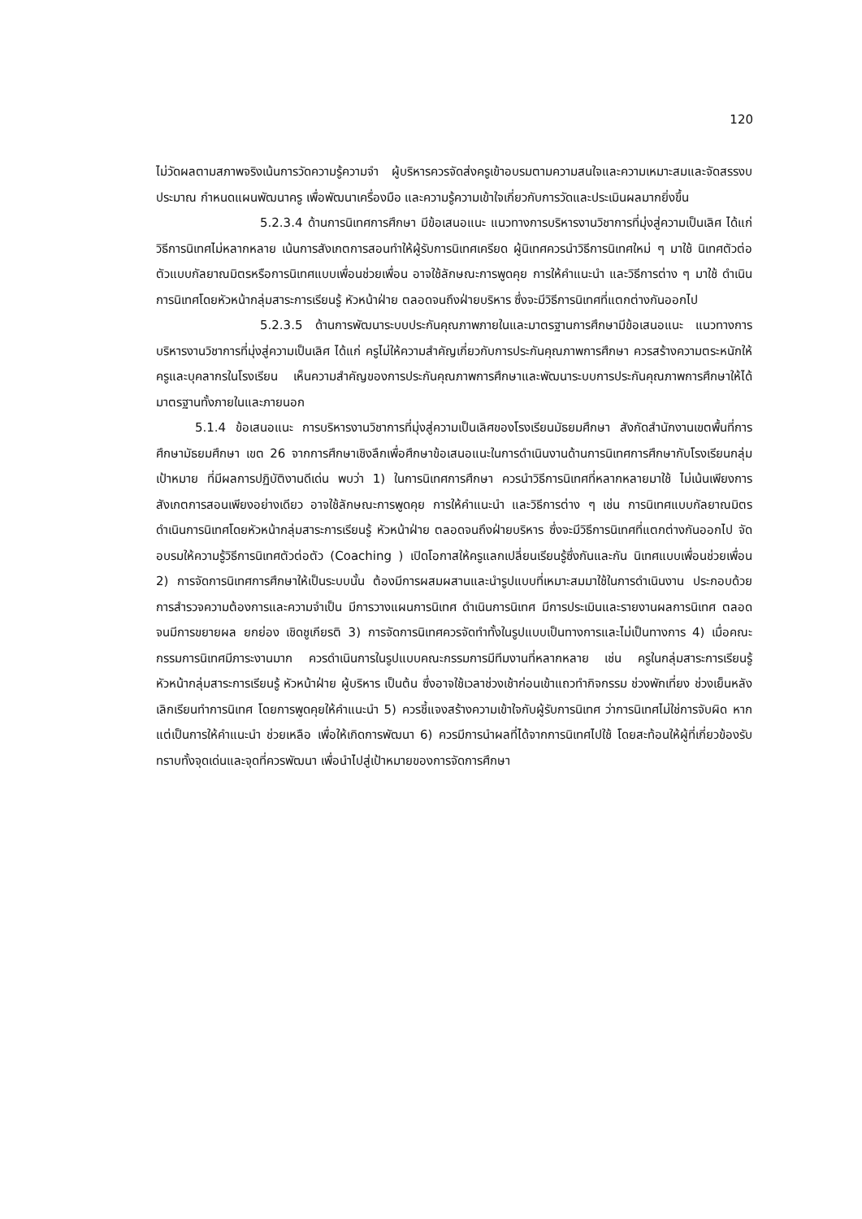120
ไม่วัดผลตามสภาพจริงเน้นการวัดความรู้ความจำ ผู้บริหารควรจัดส่งครูเข้าอบรมตามความสนใจและความเหมาะสมและจัดสรรงบประมาณ กำหนดแผนพัฒนาครู เพื่อพัฒนาเครื่องมือ และความรู้ความเข้าใจเกี่ยวกับการวัดและประเมินผลมากยิ่งขึ้น
5.2.3.4 ด้านการนิเทศการศึกษา มีข้อเสนอแนะ แนวทางการบริหารงานวิชาการที่มุ่งสู่ความเป็นเลิศ ได้แก่ วิธีการนิเทศไม่หลากหลาย เน้นการสังเกตการสอนทำให้ผู้รับการนิเทศเครียด ผู้นิเทศควรนำวิธีการนิเทศใหม่ ๆ มาใช้ นิเทศตัวต่อตัวแบบกัลยาณมิตรหรือการนิเทศแบบเพื่อนช่วยเพื่อน อาจใช้ลักษณะการพูดคุย การให้คำแนะนำ และวิธีการต่าง ๆ มาใช้ ดำเนินการนิเทศโดยหัวหน้ากลุ่มสาระการเรียนรู้ หัวหน้าฝ่าย ตลอดจนถึงฝ่ายบริหาร ซึ่งจะมีวิธีการนิเทศที่แตกต่างกันออกไป
5.2.3.5 ด้านการพัฒนาระบบประกันคุณภาพภายในและมาตรฐานการศึกษามีข้อเสนอแนะ แนวทางการบริหารงานวิชาการที่มุ่งสู่ความเป็นเลิศ ได้แก่ ครูไม่ให้ความสำคัญเกี่ยวกับการประกันคุณภาพการศึกษา ควรสร้างความตระหนักให้ครูและบุคลากรในโรงเรียน เห็นความสำคัญของการประกันคุณภาพการศึกษาและพัฒนาระบบการประกันคุณภาพการศึกษาให้ได้มาตรฐานทั้งภายในและภายนอก
5.1.4 ข้อเสนอแนะ การบริหารงานวิชาการที่มุ่งสู่ความเป็นเลิศของโรงเรียนมัธยมศึกษา สังกัดสำนักงานเขตพื้นที่การศึกษามัธยมศึกษา เขต 26 จากการศึกษาเชิงลึกเพื่อศึกษาข้อเสนอแนะในการดำเนินงานด้านการนิเทศการศึกษากับโรงเรียนกลุ่มเป้าหมาย ที่มีผลการปฏิบัติงานดีเด่น พบว่า 1) ในการนิเทศการศึกษา ควรนำวิธีการนิเทศที่หลากหลายมาใช้ ไม่เน้นเพียงการสังเกตการสอนเพียงอย่างเดียว อาจใช้ลักษณะการพูดคุย การให้คำแนะนำ และวิธีการต่าง ๆ เช่น การนิเทศแบบกัลยาณมิตร ดำเนินการนิเทศโดยหัวหน้ากลุ่มสาระการเรียนรู้ หัวหน้าฝ่าย ตลอดจนถึงฝ่ายบริหาร ซึ่งจะมีวิธีการนิเทศที่แตกต่างกันออกไป จัดอบรมให้ความรู้วิธีการนิเทศตัวต่อตัว (Coaching ) เปิดโอกาสให้ครูแลกเปลี่ยนเรียนรู้ซึ่งกันและกัน นิเทศแบบเพื่อนช่วยเพื่อน 2) การจัดการนิเทศการศึกษาให้เป็นระบบนั้น ต้องมีการผสมผสานและนำรูปแบบที่เหมาะสมมาใช้ในการดำเนินงาน ประกอบด้วย การสำรวจความต้องการและความจำเป็น มีการวางแผนการนิเทศ ดำเนินการนิเทศ มีการประเมินและรายงานผลการนิเทศ ตลอดจนมีการขยายผล ยกย่อง เชิดชูเกียรติ 3) การจัดการนิเทศควรจัดทำทั้งในรูปแบบเป็นทางการและไม่เป็นทางการ 4) เมื่อคณะกรรมการนิเทศมีภาระงานมาก ควรดำเนินการในรูปแบบคณะกรรมการมีทีมงานที่หลากหลาย เช่น ครูในกลุ่มสาระการเรียนรู้ หัวหน้ากลุ่มสาระการเรียนรู้ หัวหน้าฝ่าย ผู้บริหาร เป็นต้น ซึ่งอาจใช้เวลาช่วงเช้าก่อนเข้าแถวทำกิจกรรม ช่วงพักเที่ยง ช่วงเย็นหลังเลิกเรียนทำการนิเทศ โดยการพูดคุยให้คำแนะนำ 5) ควรชี้แจงสร้างความเข้าใจกับผู้รับการนิเทศ ว่าการนิเทศไม่ใช่การจับผิด หากแต่เป็นการให้คำแนะนำ ช่วยเหลือ เพื่อให้เกิดการพัฒนา 6) ควรมีการนำผลที่ได้จากการนิเทศไปใช้ โดยสะท้อนให้ผู้ที่เกี่ยวข้องรับทราบทั้งจุดเด่นและจุดที่ควรพัฒนา เพื่อนำไปสู่เป้าหมายของการจัดการศึกษา